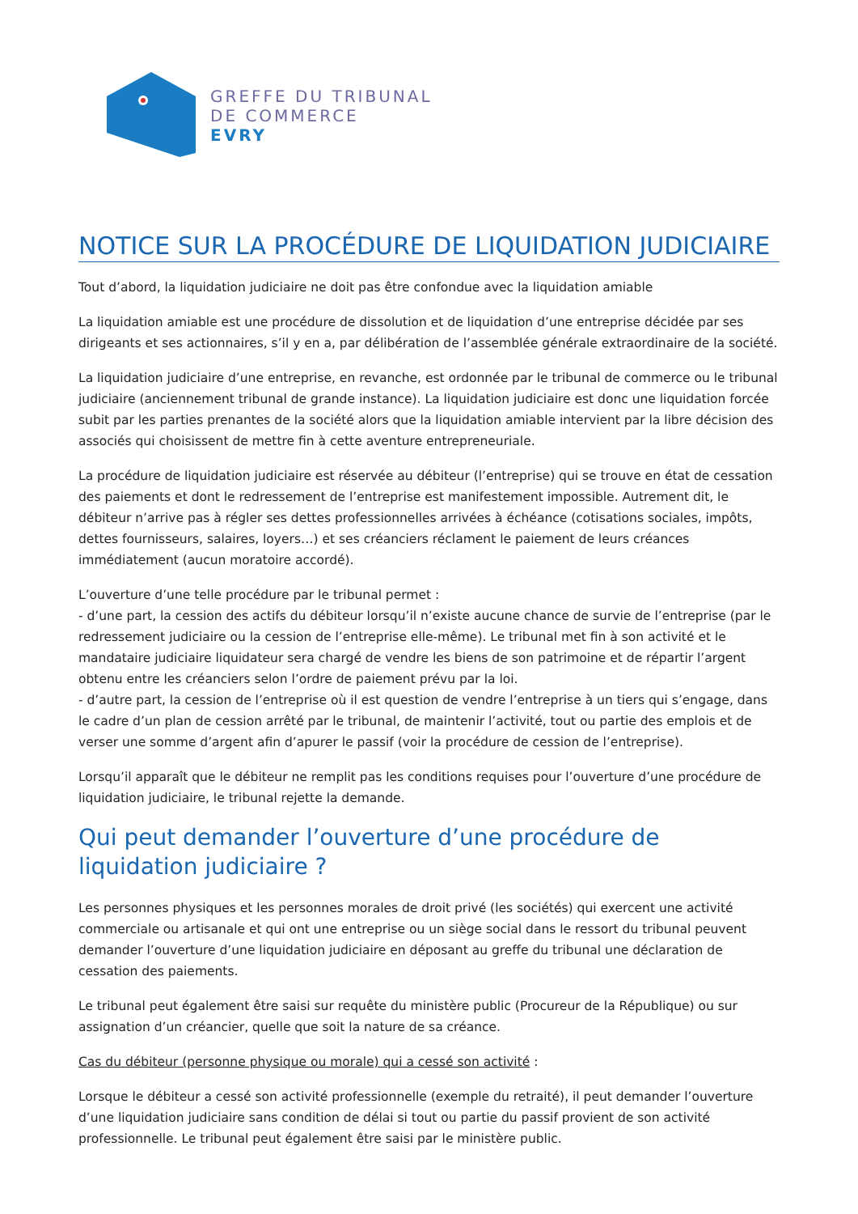GREFFE DU TRIBUNAL
DE COMMERCE
EVRY
NOTICE SUR LA PROCÉDURE DE LIQUIDATION JUDICIAIRE
Tout d’abord, la liquidation judiciaire ne doit pas être confondue avec la liquidation amiable
La liquidation amiable est une procédure de dissolution et de liquidation d’une entreprise décidée par ses dirigeants et ses actionnaires, s’il y en a, par délibération de l’assemblée générale extraordinaire de la société.
La liquidation judiciaire d’une entreprise, en revanche, est ordonnée par le tribunal de commerce ou le tribunal judiciaire (anciennement tribunal de grande instance). La liquidation judiciaire est donc une liquidation forcée subit par les parties prenantes de la société alors que la liquidation amiable intervient par la libre décision des associés qui choisissent de mettre fin à cette aventure entrepreneuriale.
La procédure de liquidation judiciaire est réservée au débiteur (l’entreprise) qui se trouve en état de cessation des paiements et dont le redressement de l’entreprise est manifestement impossible. Autrement dit, le débiteur n’arrive pas à régler ses dettes professionnelles arrivées à échéance (cotisations sociales, impôts, dettes fournisseurs, salaires, loyers…) et ses créanciers réclament le paiement de leurs créances immédiatement (aucun moratoire accordé).
L’ouverture d’une telle procédure par le tribunal permet :
- d’une part, la cession des actifs du débiteur lorsqu’il n’existe aucune chance de survie de l’entreprise (par le redressement judiciaire ou la cession de l’entreprise elle-même). Le tribunal met fin à son activité et le mandataire judiciaire liquidateur sera chargé de vendre les biens de son patrimoine et de répartir l’argent obtenu entre les créanciers selon l’ordre de paiement prévu par la loi.
- d’autre part, la cession de l’entreprise où il est question de vendre l’entreprise à un tiers qui s’engage, dans le cadre d’un plan de cession arrêté par le tribunal, de maintenir l’activité, tout ou partie des emplois et de verser une somme d’argent afin d’apurer le passif (voir la procédure de cession de l’entreprise).
Lorsqu’il apparaît que le débiteur ne remplit pas les conditions requises pour l’ouverture d’une procédure de liquidation judiciaire, le tribunal rejette la demande.
Qui peut demander l’ouverture d’une procédure de liquidation judiciaire ?
Les personnes physiques et les personnes morales de droit privé (les sociétés) qui exercent une activité commerciale ou artisanale et qui ont une entreprise ou un siège social dans le ressort du tribunal peuvent demander l’ouverture d’une liquidation judiciaire en déposant au greffe du tribunal une déclaration de cessation des paiements.
Le tribunal peut également être saisi sur requête du ministère public (Procureur de la République) ou sur assignation d’un créancier, quelle que soit la nature de sa créance.
Cas du débiteur (personne physique ou morale) qui a cessé son activité :
Lorsque le débiteur a cessé son activité professionnelle (exemple du retraité), il peut demander l’ouverture d’une liquidation judiciaire sans condition de délai si tout ou partie du passif provient de son activité professionnelle. Le tribunal peut également être saisi par le ministère public.